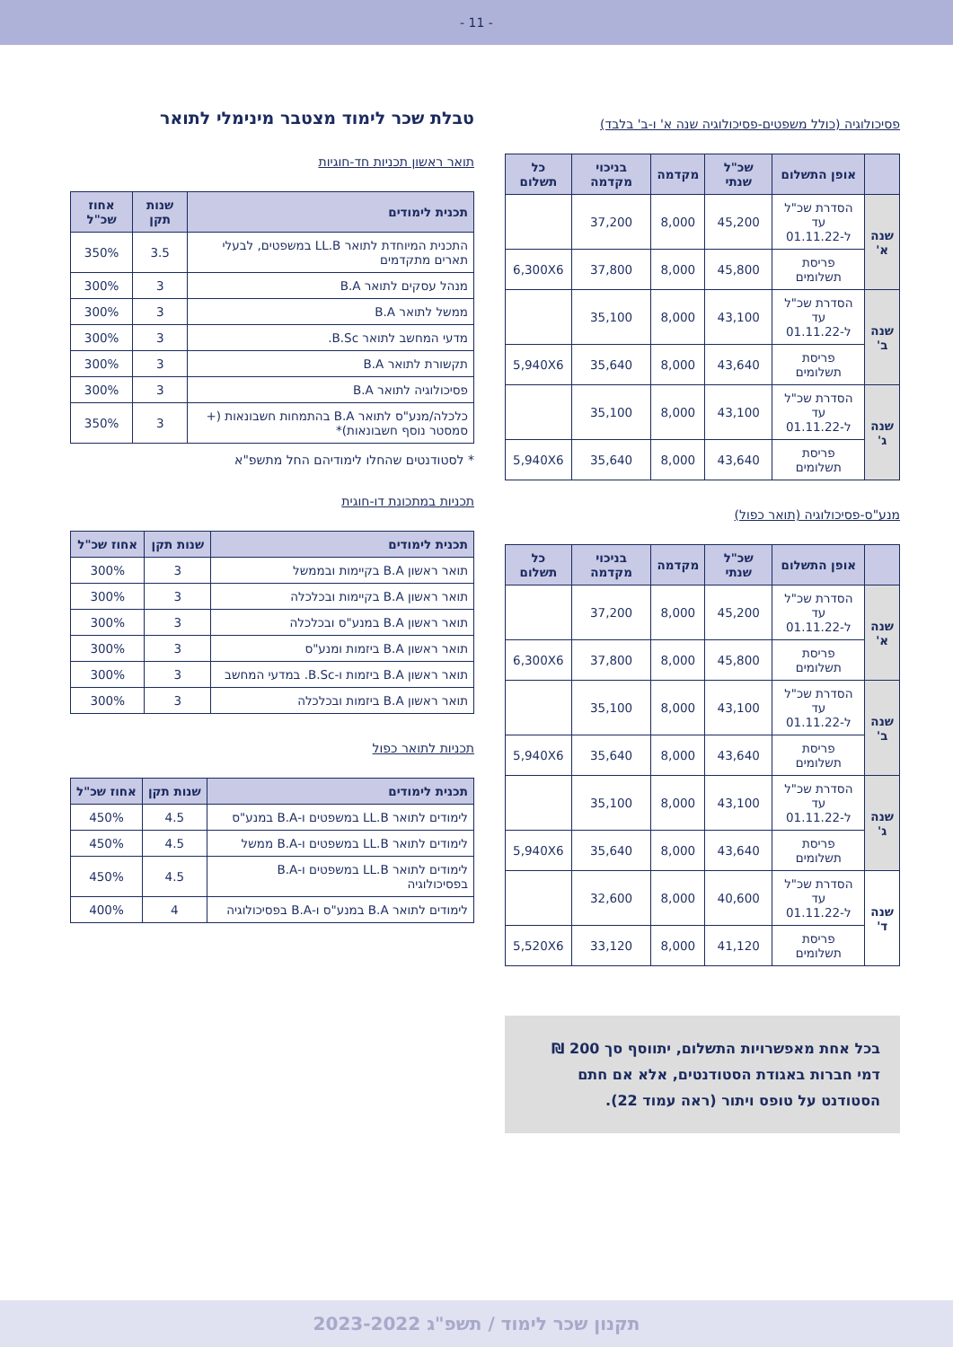- 11 -
פסיכולוגיה (כולל משפטים-פסיכולוגיה שנה א' ו-ב' בלבד)
| | אופן התשלום | שכ"ל שנתי | מקדמה | בניכוי מקדמה | כל תשלום |
| --- | --- | --- | --- | --- | --- |
| שנה א' | הסדרת שכ"ל עד ל-01.11.22 | 45,200 | 8,000 | 37,200 | |
| | פריסת תשלומים | 45,800 | 8,000 | 37,800 | 6,300X6 |
| שנה ב' | הסדרת שכ"ל עד ל-01.11.22 | 43,100 | 8,000 | 35,100 | |
| | פריסת תשלומים | 43,640 | 8,000 | 35,640 | 5,940X6 |
| שנה ג' | הסדרת שכ"ל עד ל-01.11.22 | 43,100 | 8,000 | 35,100 | |
| | פריסת תשלומים | 43,640 | 8,000 | 35,640 | 5,940X6 |
מנע"ס-פסיכולוגיה (תואר כפול)
| | אופן התשלום | שכ"ל שנתי | מקדמה | בניכוי מקדמה | כל תשלום |
| --- | --- | --- | --- | --- | --- |
| שנה א' | הסדרת שכ"ל עד ל-01.11.22 | 45,200 | 8,000 | 37,200 | |
| | פריסת תשלומים | 45,800 | 8,000 | 37,800 | 6,300X6 |
| שנה ב' | הסדרת שכ"ל עד ל-01.11.22 | 43,100 | 8,000 | 35,100 | |
| | פריסת תשלומים | 43,640 | 8,000 | 35,640 | 5,940X6 |
| שנה ג' | הסדרת שכ"ל עד ל-01.11.22 | 43,100 | 8,000 | 35,100 | |
| | פריסת תשלומים | 43,640 | 8,000 | 35,640 | 5,940X6 |
| שנה ד' | הסדרת שכ"ל עד ל-01.11.22 | 40,600 | 8,000 | 32,600 | |
| | פריסת תשלומים | 41,120 | 8,000 | 33,120 | 5,520X6 |
בכל אחת מאפשרויות התשלום, יתווסף סך 200 ₪ דמי חברות באגודת הסטודנטים, אלא אם חתם הסטודנט על טופס ויתור (ראה עמוד 22).
טבלת שכר לימוד מצטבר מינימלי לתואר
תואר ראשון תכניות חד-חוגיות
| תכנית לימודים | שנות תקן | אחוז שכ"ל |
| --- | --- | --- |
| התכנית המיוחדת לתואר LL.B במשפטים, לבעלי תארים מתקדמים | 3.5 | 350% |
| מנהל עסקים לתואר B.A | 3 | 300% |
| ממשל לתואר B.A | 3 | 300% |
| מדעי המחשב לתואר B.Sc. | 3 | 300% |
| תקשורת לתואר B.A | 3 | 300% |
| פסיכולוגיה לתואר B.A | 3 | 300% |
| כלכלה/מנע"ס לתואר B.A בהתמחות חשבונאות (+ סמסטר נוסף חשבונאות)* | 3 | 350% |
* לסטודנטים שהחלו לימודיהם החל מתשפ"א
תכניות במתכונת דו-חוגית
| תכנית לימודים | שנות תקן | אחוז שכ"ל |
| --- | --- | --- |
| תואר ראשון B.A בקיימות ובממשל | 3 | 300% |
| תואר ראשון B.A בקיימות ובכלכלה | 3 | 300% |
| תואר ראשון B.A במנע"ס ובכלכלה | 3 | 300% |
| תואר ראשון B.A ביזמות ומנע"ס | 3 | 300% |
| תואר ראשון B.A ביזמות ו-B.Sc. במדעי המחשב | 3 | 300% |
| תואר ראשון B.A ביזמות ובכלכלה | 3 | 300% |
תכניות לתואר כפול
| תכנית לימודים | שנות תקן | אחוז שכ"ל |
| --- | --- | --- |
| לימודים לתואר LL.B במשפטים ו-B.A במנע"ס | 4.5 | 450% |
| לימודים לתואר LL.B במשפטים ו-B.A ממשל | 4.5 | 450% |
| לימודים לתואר LL.B במשפטים ו-B.A בפסיכולוגיה | 4.5 | 450% |
| לימודים לתואר B.A במנע"ס ו-B.A בפסיכולוגיה | 4 | 400% |
תקנון שכר לימוד / תשפ"ג 2023-2022